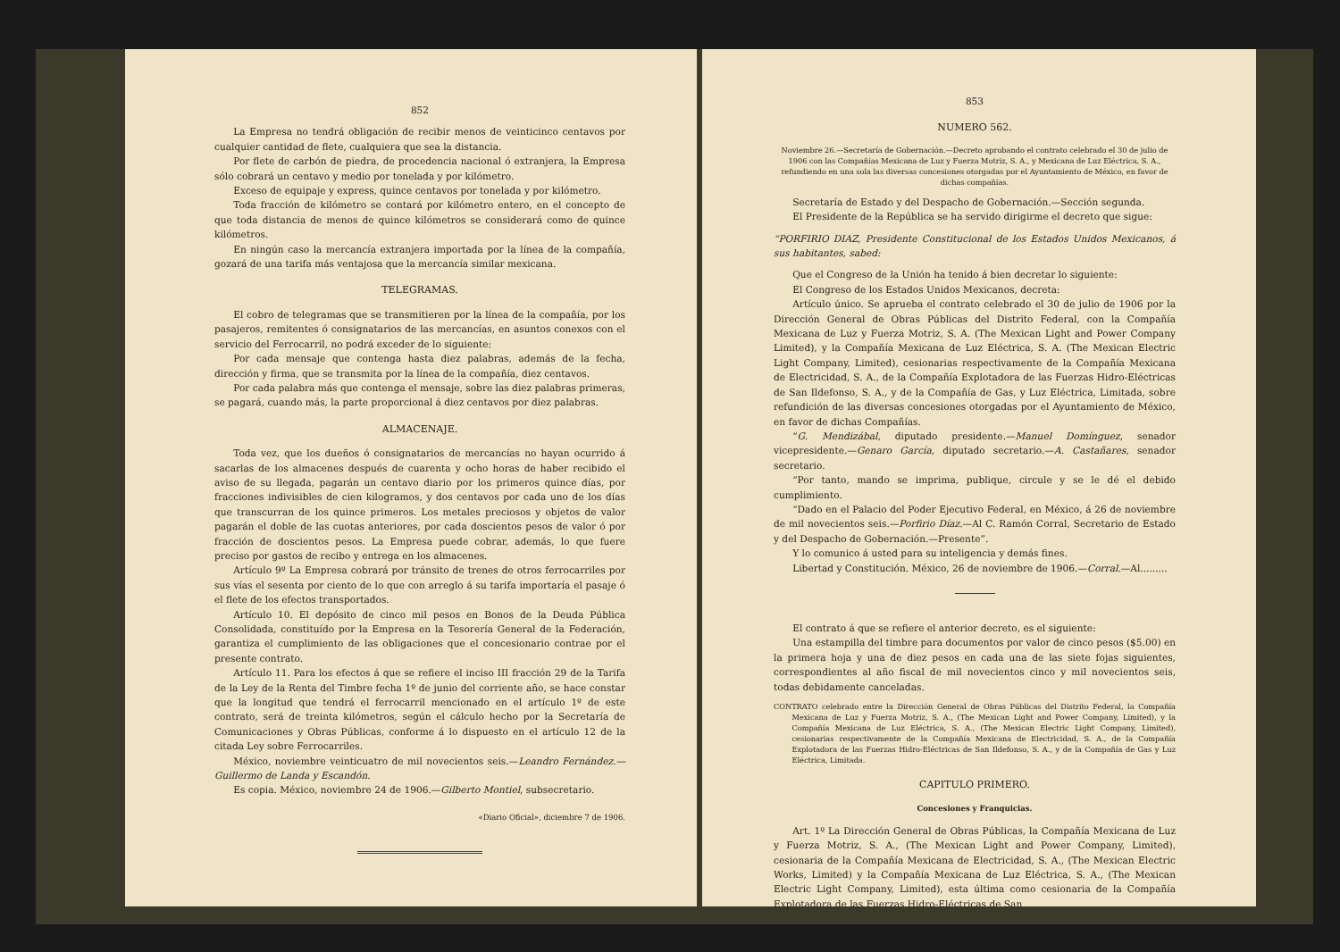852
La Empresa no tendrá obligación de recibir menos de veinticinco centavos por cualquier cantidad de flete, cualquiera que sea la distancia.
Por flete de carbón de piedra, de procedencia nacional ó extranjera, la Empresa sólo cobrará un centavo y medio por tonelada y por kilómetro.
Exceso de equipaje y express, quince centavos por tonelada y por kilómetro.
Toda fracción de kilómetro se contará por kilómetro entero, en el concepto de que toda distancia de menos de quince kilómetros se considerará como de quince kilómetros.
En ningún caso la mercancía extranjera importada por la línea de la compañía, gozará de una tarifa más ventajosa que la mercancía similar mexicana.
TELEGRAMAS.
El cobro de telegramas que se transmitieren por la línea de la compañía, por los pasajeros, remitentes ó consignatarios de las mercancías, en asuntos conexos con el servicio del Ferrocarril, no podrá exceder de lo siguiente:
Por cada mensaje que contenga hasta diez palabras, además de la fecha, dirección y firma, que se transmita por la línea de la compañía, diez centavos.
Por cada palabra más que contenga el mensaje, sobre las diez palabras primeras, se pagará, cuando más, la parte proporcional á diez centavos por diez palabras.
ALMACENAJE.
Toda vez, que los dueños ó consignatarios de mercancías no hayan ocurrido á sacarlas de los almacenes después de cuarenta y ocho horas de haber recibido el aviso de su llegada, pagarán un centavo diario por los primeros quince días, por fracciones indivisibles de cien kilogramos, y dos centavos por cada uno de los días que transcurran de los quince primeros. Los metales preciosos y objetos de valor pagarán el doble de las cuotas anteriores, por cada doscientos pesos de valor ó por fracción de doscientos pesos. La Empresa puede cobrar, además, lo que fuere preciso por gastos de recibo y entrega en los almacenes.
Artículo 9º La Empresa cobrará por tránsito de trenes de otros ferrocarriles por sus vías el sesenta por ciento de lo que con arreglo á su tarifa importaría el pasaje ó el flete de los efectos transportados.
Artículo 10. El depósito de cinco mil pesos en Bonos de la Deuda Pública Consolidada, constituído por la Empresa en la Tesorería General de la Federación, garantiza el cumplimiento de las obligaciones que el concesionario contrae por el presente contrato.
Artículo 11. Para los efectos á que se refiere el inciso III fracción 29 de la Tarifa de la Ley de la Renta del Timbre fecha 1º de junio del corriente año, se hace constar que la longitud que tendrá el ferrocarril mencionado en el artículo 1º de este contrato, será de treinta kilómetros, según el cálculo hecho por la Secretaría de Comunicaciones y Obras Públicas, conforme á lo dispuesto en el artículo 12 de la citada Ley sobre Ferrocarriles.
México, noviembre veinticuatro de mil novecientos seis.—Leandro Fernández.—Guillermo de Landa y Escandón.
Es copia. México, noviembre 24 de 1906.—Gilberto Montiel, subsecretario.
«Diario Oficial», diciembre 7 de 1906.
853
NUMERO 562.
Noviembre 26.—Secretaría de Gobernación.—Decreto aprobando el contrato celebrado el 30 de julio de 1906 con las Compañías Mexicana de Luz y Fuerza Motriz, S. A., y Mexicana de Luz Eléctrica, S. A., refundiendo en una sola las diversas concesiones otorgadas por el Ayuntamiento de México, en favor de dichas compañías.
Secretaría de Estado y del Despacho de Gobernación.—Sección segunda.
El Presidente de la República se ha servido dirigirme el decreto que sigue:
“PORFIRIO DIAZ, Presidente Constitucional de los Estados Unidos Mexicanos, á sus habitantes, sabed:
Que el Congreso de la Unión ha tenido á bien decretar lo siguiente:
El Congreso de los Estados Unidos Mexicanos, decreta:
Artículo único. Se aprueba el contrato celebrado el 30 de julio de 1906 por la Dirección General de Obras Públicas del Distrito Federal, con la Compañía Mexicana de Luz y Fuerza Motriz, S. A. (The Mexican Light and Power Company Limited), y la Compañía Mexicana de Luz Eléctrica, S. A. (The Mexican Electric Light Company, Limited), cesionarias respectivamente de la Compañía Mexicana de Electricidad, S. A., de la Compañía Explotadora de las Fuerzas Hidro-Eléctricas de San Ildefonso, S. A., y de la Compañía de Gas, y Luz Eléctrica, Limitada, sobre refundición de las diversas concesiones otorgadas por el Ayuntamiento de México, en favor de dichas Compañías.
“G. Mendizábal, diputado presidente.—Manuel Domínguez, senador vicepresidente.—Genaro García, diputado secretario.—A. Castañares, senador secretario.
“Por tanto, mando se imprima, publique, circule y se le dé el debido cumplimiento.
“Dado en el Palacio del Poder Ejecutivo Federal, en México, á 26 de noviembre de mil novecientos seis.—Porfirio Díaz.—Al C. Ramón Corral, Secretario de Estado y del Despacho de Gobernación.—Presente”.
Y lo comunico á usted para su inteligencia y demás fines.
Libertad y Constitución. México, 26 de noviembre de 1906.—Corral.—Al.........
El contrato á que se refiere el anterior decreto, es el siguiente:
Una estampilla del timbre para documentos por valor de cinco pesos ($5.00) en la primera hoja y una de diez pesos en cada una de las siete fojas siguientes, correspondientes al año fiscal de mil novecientos cinco y mil novecientos seis, todas debidamente canceladas.
CONTRATO celebrado entre la Dirección General de Obras Públicas del Distrito Federal, la Compañía Mexicana de Luz y Fuerza Motriz, S. A., (The Mexican Light and Power Company, Limited), y la Compañía Mexicana de Luz Eléctrica, S. A., (The Mexican Electric Light Company, Limited), cesionarias respectivamente de la Compañía Mexicana de Electricidad, S. A., de la Compañía Explotadora de las Fuerzas Hidro-Eléctricas de San Ildefonso, S. A., y de la Compañía de Gas y Luz Eléctrica, Limitada.
CAPITULO PRIMERO.
Concesiones y Franquicias.
Art. 1º La Dirección General de Obras Públicas, la Compañía Mexicana de Luz y Fuerza Motriz, S. A., (The Mexican Light and Power Company, Limited), cesionaria de la Compañía Mexicana de Electricidad, S. A., (The Mexican Electric Works, Limited) y la Compañía Mexicana de Luz Eléctrica, S. A., (The Mexican Electric Light Company, Limited), esta última como cesionaria de la Compañía Explotadora de las Fuerzas Hidro-Eléctricas de San